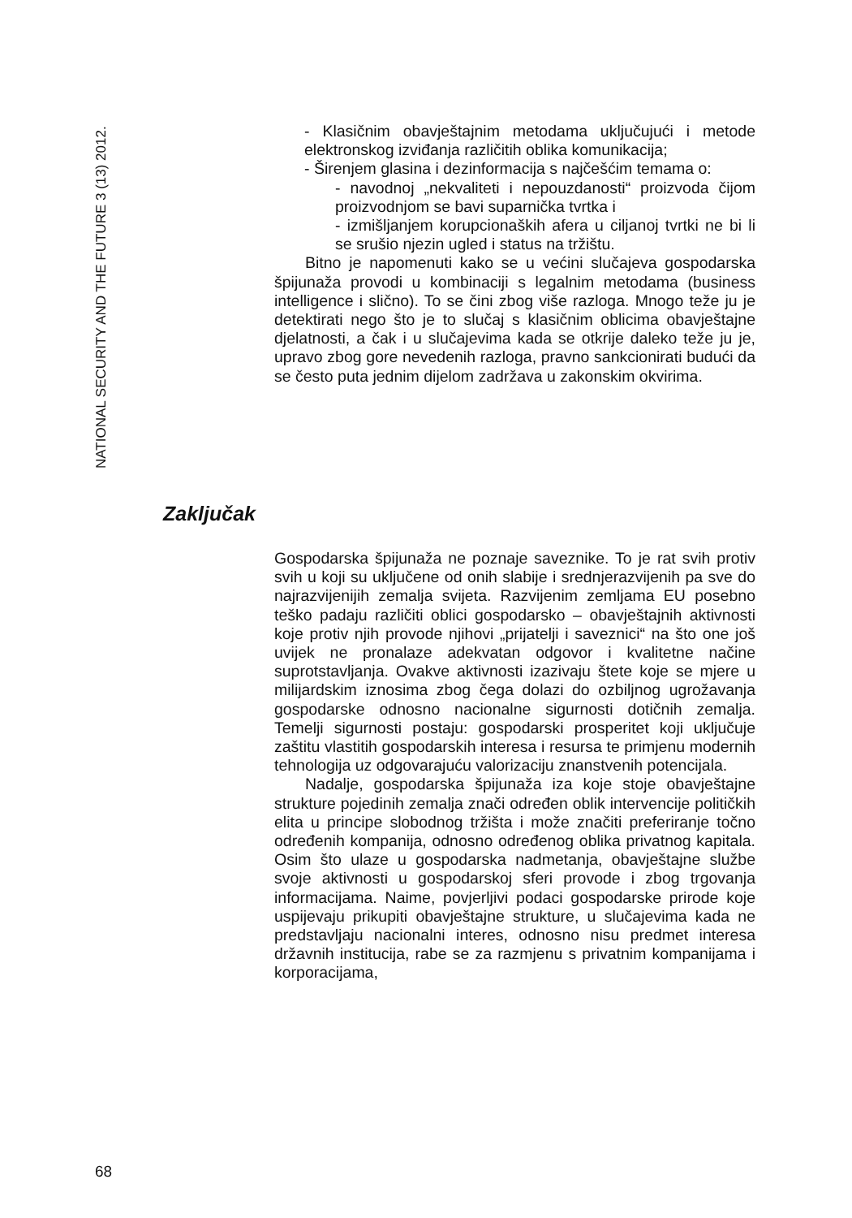NATIONAL SECURITY AND THE FUTURE 3 (13) 2012.
- Klasičnim obavještajnim metodama uključujući i metode elektronskog izviđanja različitih oblika komunikacija;
- Širenjem glasina i dezinformacija s najčešćim temama o:
- navodnoj „nekvaliteti i nepouzdanosti“ proizvoda čijom proizvodnjom se bavi suparnička tvrtka i
- izmišljanjem korupcionaških afera u ciljanoj tvrtki ne bi li se srušio njezin ugled i status na tržištu.
Bitno je napomenuti kako se u većini slučajeva gospodarska špijunaža provodi u kombinaciji s legalnim metodama (business intelligence i slično). To se čini zbog više razloga. Mnogo teže ju je detektirati nego što je to slučaj s klasičnim oblicima obavještajne djelatnosti, a čak i u slučajevima kada se otkrije daleko teže ju je, upravo zbog gore nevedenih razloga, pravno sankcionirati budući da se često puta jednim dijelom zadržava u zakonskim okvirima.
Zaključak
Gospodarska špijunaža ne poznaje saveznike. To je rat svih protiv svih u koji su uključene od onih slabije i srednjerazvijenih pa sve do najrazvijenijih zemalja svijeta. Razvijenim zemljama EU posebno teško padaju različiti oblici gospodarsko – obavještajnih aktivnosti koje protiv njih provode njihovi „prijatelji i saveznici“ na što one još uvijek ne pronalaze adekvatan odgovor i kvalitetne načine suprotstavljanja. Ovakve aktivnosti izazivaju štete koje se mjere u milijardskim iznosima zbog čega dolazi do ozbiljnog ugrožavanja gospodarske odnosno nacionalne sigurnosti dotičnih zemalja. Temelji sigurnosti postaju: gospodarski prosperitet koji uključuje zaštitu vlastitih gospodarskih interesa i resursa te primjenu modernih tehnologija uz odgovarajuću valorizaciju znanstvenih potencijala.
Nadalje, gospodarska špijunaža iza koje stoje obavještajne strukture pojedinih zemalja znači određen oblik intervencije političkih elita u principe slobodnog tržišta i može značiti preferiranje točno određenih kompanija, odnosno određenog oblika privatnog kapitala. Osim što ulaze u gospodarska nadmetanja, obavještajne službe svoje aktivnosti u gospodarskoj sferi provode i zbog trgovanja informacijama. Naime, povjerljivi podaci gospodarske prirode koje uspijevaju prikupiti obavještajne strukture, u slučajevima kada ne predstavljaju nacionalni interes, odnosno nisu predmet interesa državnih institucija, rabe se za razmjenu s privatnim kompanijama i korporacijama,
68